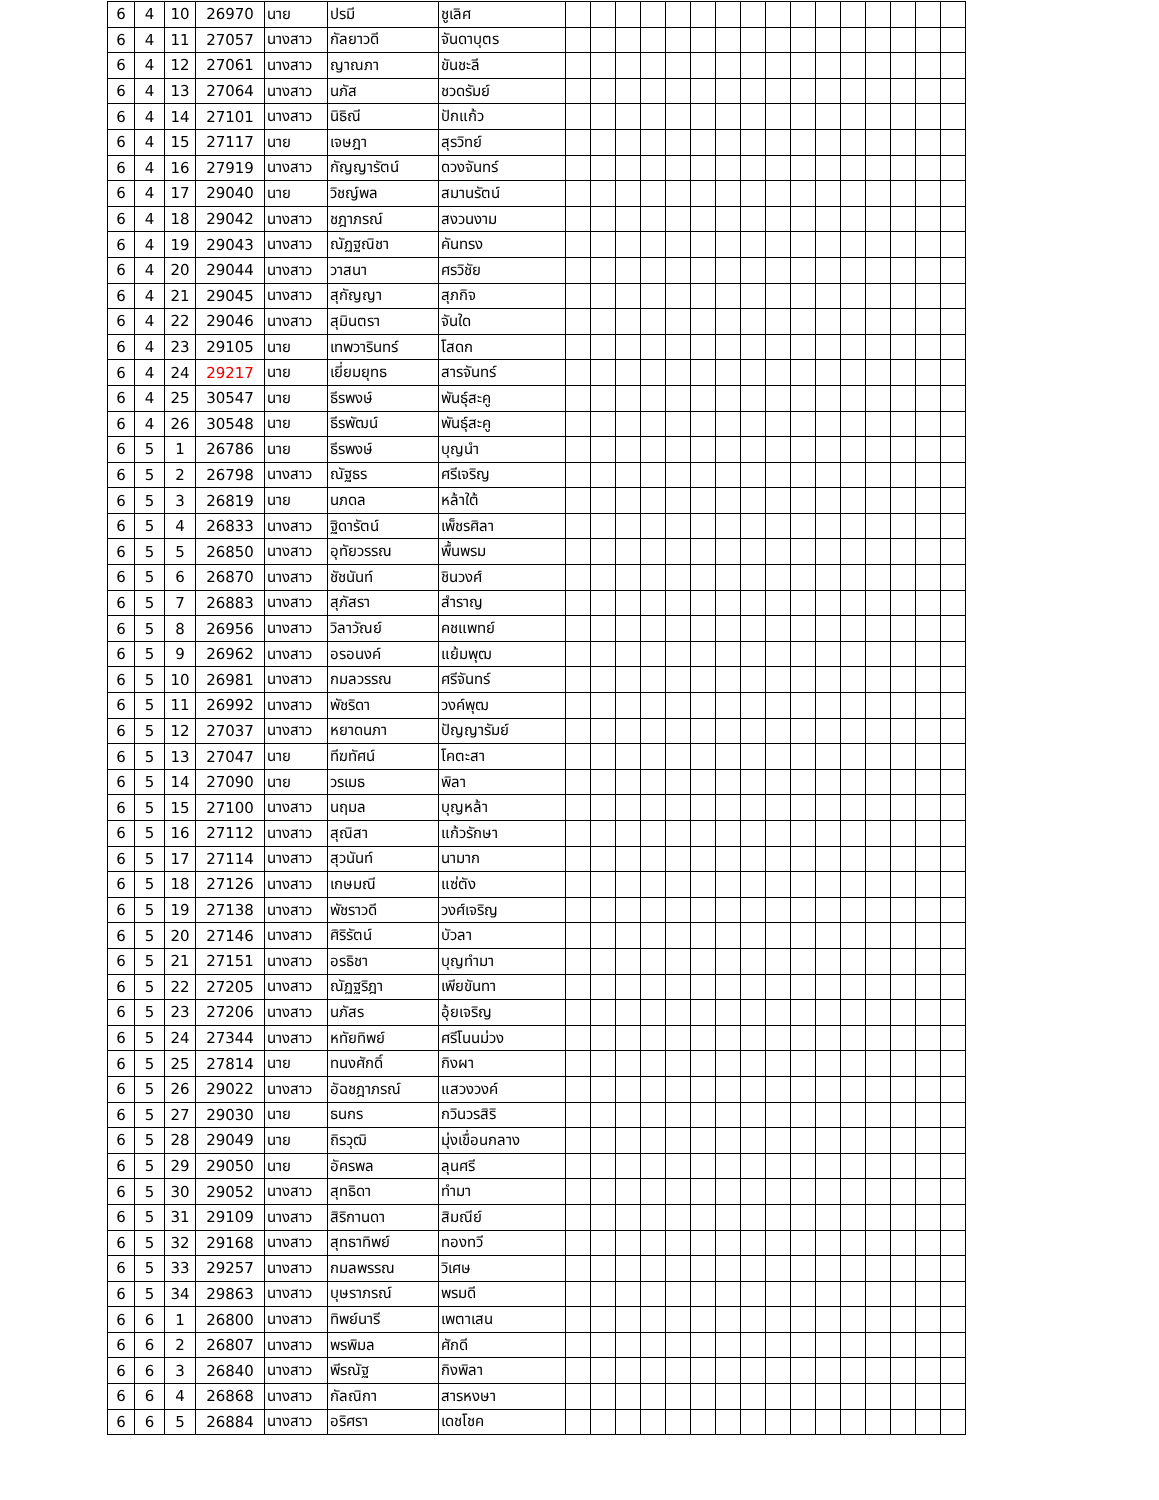| 6 | 4 | 10 | 26970 | นาย | ปรมี | ชูเลิศ | | | | | | | | | | | | | | | | |
| 6 | 4 | 11 | 27057 | นางสาว | กัลยาวดี | จันดาบุตร | | | | | | | | | | | | | | | | |
| 6 | 4 | 12 | 27061 | นางสาว | ญาณภา | ขันชะลี | | | | | | | | | | | | | | | | |
| 6 | 4 | 13 | 27064 | นางสาว | นภัส | ชวดรัมย์ | | | | | | | | | | | | | | | | |
| 6 | 4 | 14 | 27101 | นางสาว | นิธิณี | ปักแก้ว | | | | | | | | | | | | | | | | |
| 6 | 4 | 15 | 27117 | นาย | เจษฎา | สุรวิทย์ | | | | | | | | | | | | | | | | |
| 6 | 4 | 16 | 27919 | นางสาว | กัญญารัตน์ | ดวงจันทร์ | | | | | | | | | | | | | | | | |
| 6 | 4 | 17 | 29040 | นาย | วิชญ์พล | สมานรัตน์ | | | | | | | | | | | | | | | | |
| 6 | 4 | 18 | 29042 | นางสาว | ชฎาภรณ์ | สงวนงาม | | | | | | | | | | | | | | | | |
| 6 | 4 | 19 | 29043 | นางสาว | ณัฏฐณิชา | คันทรง | | | | | | | | | | | | | | | | |
| 6 | 4 | 20 | 29044 | นางสาว | วาสนา | ศรวิชัย | | | | | | | | | | | | | | | | |
| 6 | 4 | 21 | 29045 | นางสาว | สุกัญญา | สุภกิจ | | | | | | | | | | | | | | | | |
| 6 | 4 | 22 | 29046 | นางสาว | สุมินตรา | จันใด | | | | | | | | | | | | | | | | |
| 6 | 4 | 23 | 29105 | นาย | เทพวารินทร์ | โสดก | | | | | | | | | | | | | | | | |
| 6 | 4 | 24 | 29217 | นาย | เยี่ยมยุทธ | สารจันทร์ | | | | | | | | | | | | | | | | |
| 6 | 4 | 25 | 30547 | นาย | ธีรพงษ์ | พันธุ์สะคู | | | | | | | | | | | | | | | | |
| 6 | 4 | 26 | 30548 | นาย | ธีรพัฒน์ | พันธุ์สะคู | | | | | | | | | | | | | | | | |
| 6 | 5 | 1 | 26786 | นาย | ธีรพงษ์ | บุญนำ | | | | | | | | | | | | | | | | |
| 6 | 5 | 2 | 26798 | นางสาว | ณัฐธร | ศรีเจริญ | | | | | | | | | | | | | | | | |
| 6 | 5 | 3 | 26819 | นาย | นภดล | หล้าใต้ | | | | | | | | | | | | | | | | |
| 6 | 5 | 4 | 26833 | นางสาว | ฐิดารัตน์ | เพ็ชรศิลา | | | | | | | | | | | | | | | | |
| 6 | 5 | 5 | 26850 | นางสาว | อุทัยวรรณ | พื้นพรม | | | | | | | | | | | | | | | | |
| 6 | 5 | 6 | 26870 | นางสาว | ชัชนันท์ | ชินวงศ์ | | | | | | | | | | | | | | | | |
| 6 | 5 | 7 | 26883 | นางสาว | สุภัสรา | สำราญ | | | | | | | | | | | | | | | | |
| 6 | 5 | 8 | 26956 | นางสาว | วิลาวัณย์ | คชแพทย์ | | | | | | | | | | | | | | | | |
| 6 | 5 | 9 | 26962 | นางสาว | อรอนงค์ | แย้มพุฒ | | | | | | | | | | | | | | | | |
| 6 | 5 | 10 | 26981 | นางสาว | กมลวรรณ | ศรีจันทร์ | | | | | | | | | | | | | | | | |
| 6 | 5 | 11 | 26992 | นางสาว | พัชริดา | วงค์พุฒ | | | | | | | | | | | | | | | | |
| 6 | 5 | 12 | 27037 | นางสาว | หยาดนภา | ปัญญารัมย์ | | | | | | | | | | | | | | | | |
| 6 | 5 | 13 | 27047 | นาย | ทีฆทัศน์ | โคตะสา | | | | | | | | | | | | | | | | |
| 6 | 5 | 14 | 27090 | นาย | วรเมธ | พิลา | | | | | | | | | | | | | | | | |
| 6 | 5 | 15 | 27100 | นางสาว | นฤมล | บุญหล้า | | | | | | | | | | | | | | | | |
| 6 | 5 | 16 | 27112 | นางสาว | สุณิสา | แก้วรักษา | | | | | | | | | | | | | | | | |
| 6 | 5 | 17 | 27114 | นางสาว | สุวนันท์ | นามาก | | | | | | | | | | | | | | | | |
| 6 | 5 | 18 | 27126 | นางสาว | เกษมณี | แซ่ตัง | | | | | | | | | | | | | | | | |
| 6 | 5 | 19 | 27138 | นางสาว | พัชราวดี | วงศ์เจริญ | | | | | | | | | | | | | | | | |
| 6 | 5 | 20 | 27146 | นางสาว | ศิริรัตน์ | บัวลา | | | | | | | | | | | | | | | | |
| 6 | 5 | 21 | 27151 | นางสาว | อรธิชา | บุญทำมา | | | | | | | | | | | | | | | | |
| 6 | 5 | 22 | 27205 | นางสาว | ณัฏฐริฎา | เพียขันทา | | | | | | | | | | | | | | | | |
| 6 | 5 | 23 | 27206 | นางสาว | นภัสร | อุ้ยเจริญ | | | | | | | | | | | | | | | | |
| 6 | 5 | 24 | 27344 | นางสาว | หทัยทิพย์ | ศรีโนนม่วง | | | | | | | | | | | | | | | | |
| 6 | 5 | 25 | 27814 | นาย | ทนงศักดิ์ | กิงผา | | | | | | | | | | | | | | | | |
| 6 | 5 | 26 | 29022 | นางสาว | อัฉชฎาภรณ์ | แสวงวงค์ | | | | | | | | | | | | | | | | |
| 6 | 5 | 27 | 29030 | นาย | ธนกร | กวินวรสิริ | | | | | | | | | | | | | | | | |
| 6 | 5 | 28 | 29049 | นาย | ถิรวุฒิ | มุ่งเขื่อนกลาง | | | | | | | | | | | | | | | | |
| 6 | 5 | 29 | 29050 | นาย | อัครพล | ลุนศรี | | | | | | | | | | | | | | | | |
| 6 | 5 | 30 | 29052 | นางสาว | สุทธิดา | ทำมา | | | | | | | | | | | | | | | | |
| 6 | 5 | 31 | 29109 | นางสาว | สิริกานดา | สิมณีย์ | | | | | | | | | | | | | | | | |
| 6 | 5 | 32 | 29168 | นางสาว | สุทธาทิพย์ | ทองทวี | | | | | | | | | | | | | | | | |
| 6 | 5 | 33 | 29257 | นางสาว | กมลพรรณ | วิเศษ | | | | | | | | | | | | | | | | |
| 6 | 5 | 34 | 29863 | นางสาว | บุษราภรณ์ | พรมดี | | | | | | | | | | | | | | | | |
| 6 | 6 | 1 | 26800 | นางสาว | ทิพย์นารี | เพตาเสน | | | | | | | | | | | | | | | | |
| 6 | 6 | 2 | 26807 | นางสาว | พรพิมล | ศักดี | | | | | | | | | | | | | | | | |
| 6 | 6 | 3 | 26840 | นางสาว | พีรณัฐ | กิงพิลา | | | | | | | | | | | | | | | | |
| 6 | 6 | 4 | 26868 | นางสาว | กัลณิกา | สารหงษา | | | | | | | | | | | | | | | | |
| 6 | 6 | 5 | 26884 | นางสาว | อริศรา | เดชโชค | | | | | | | | | | | | | | | | |